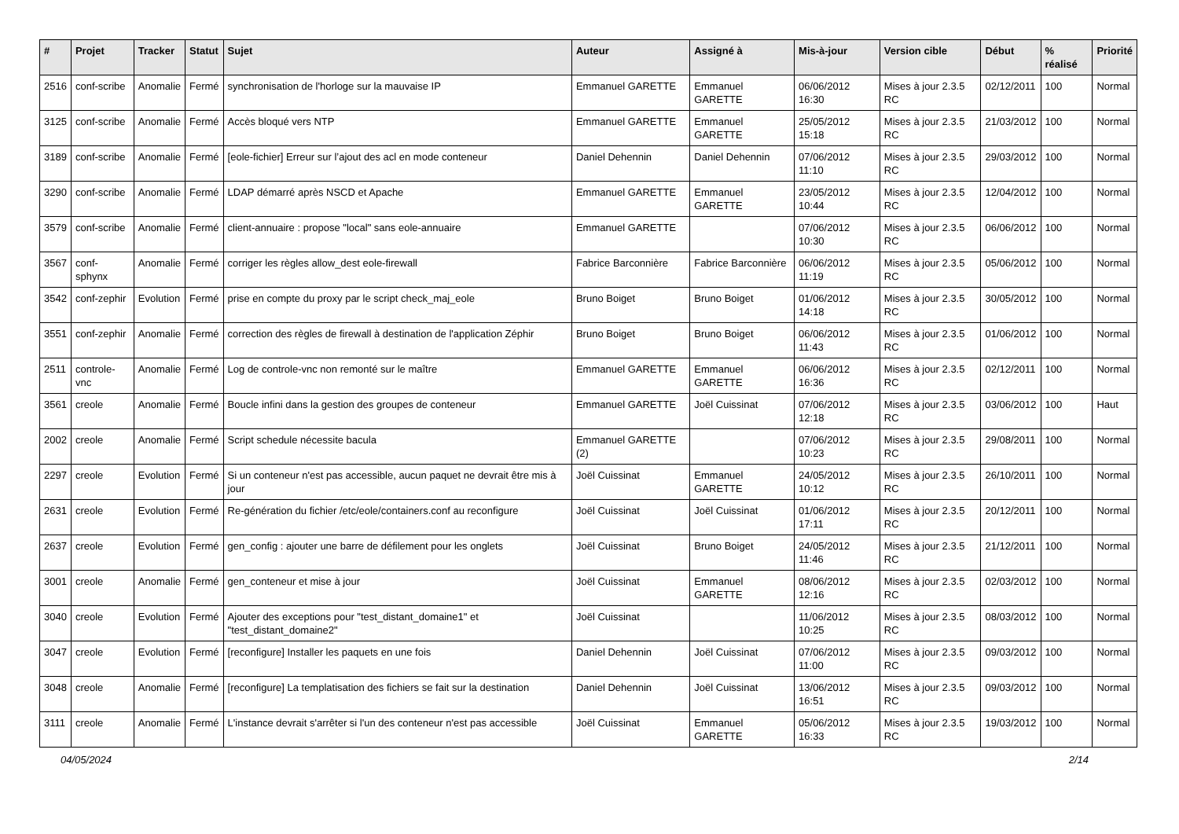| # | Projet | Tracker | Statut | Sujet | Auteur | Assigné à | Mis-à-jour | Version cible | Début | % réalisé | Priorité |
| --- | --- | --- | --- | --- | --- | --- | --- | --- | --- | --- | --- |
| 2516 | conf-scribe | Anomalie | Fermé | synchronisation de l'horloge sur la mauvaise IP | Emmanuel GARETTE | Emmanuel GARETTE | 06/06/2012 16:30 | Mises à jour 2.3.5 RC | 02/12/2011 | 100 | Normal |
| 3125 | conf-scribe | Anomalie | Fermé | Accès bloqué vers NTP | Emmanuel GARETTE | Emmanuel GARETTE | 25/05/2012 15:18 | Mises à jour 2.3.5 RC | 21/03/2012 | 100 | Normal |
| 3189 | conf-scribe | Anomalie | Fermé | [eole-fichier] Erreur sur l’ajout des acl en mode conteneur | Daniel Dehennin | Daniel Dehennin | 07/06/2012 11:10 | Mises à jour 2.3.5 RC | 29/03/2012 | 100 | Normal |
| 3290 | conf-scribe | Anomalie | Fermé | LDAP démarré après NSCD et Apache | Emmanuel GARETTE | Emmanuel GARETTE | 23/05/2012 10:44 | Mises à jour 2.3.5 RC | 12/04/2012 | 100 | Normal |
| 3579 | conf-scribe | Anomalie | Fermé | client-annuaire : propose "local" sans eole-annuaire | Emmanuel GARETTE | | 07/06/2012 10:30 | Mises à jour 2.3.5 RC | 06/06/2012 | 100 | Normal |
| 3567 | conf-sphynx | Anomalie | Fermé | corriger les règles allow_dest eole-firewall | Fabrice Barconnière | Fabrice Barconnière | 06/06/2012 11:19 | Mises à jour 2.3.5 RC | 05/06/2012 | 100 | Normal |
| 3542 | conf-zephir | Evolution | Fermé | prise en compte du proxy par le script check_maj_eole | Bruno Boiget | Bruno Boiget | 01/06/2012 14:18 | Mises à jour 2.3.5 RC | 30/05/2012 | 100 | Normal |
| 3551 | conf-zephir | Anomalie | Fermé | correction des règles de firewall à destination de l'application Zéphir | Bruno Boiget | Bruno Boiget | 06/06/2012 11:43 | Mises à jour 2.3.5 RC | 01/06/2012 | 100 | Normal |
| 2511 | controle-vnc | Anomalie | Fermé | Log de controle-vnc non remonté sur le maître | Emmanuel GARETTE | Emmanuel GARETTE | 06/06/2012 16:36 | Mises à jour 2.3.5 RC | 02/12/2011 | 100 | Normal |
| 3561 | creole | Anomalie | Fermé | Boucle infini dans la gestion des groupes de conteneur | Emmanuel GARETTE | Joël Cuissinat | 07/06/2012 12:18 | Mises à jour 2.3.5 RC | 03/06/2012 | 100 | Haut |
| 2002 | creole | Anomalie | Fermé | Script schedule nécessite bacula | Emmanuel GARETTE (2) | | 07/06/2012 10:23 | Mises à jour 2.3.5 RC | 29/08/2011 | 100 | Normal |
| 2297 | creole | Evolution | Fermé | Si un conteneur n'est pas accessible, aucun paquet ne devrait être mis à jour | Joël Cuissinat | Emmanuel GARETTE | 24/05/2012 10:12 | Mises à jour 2.3.5 RC | 26/10/2011 | 100 | Normal |
| 2631 | creole | Evolution | Fermé | Re-génération du fichier /etc/eole/containers.conf au reconfigure | Joël Cuissinat | Joël Cuissinat | 01/06/2012 17:11 | Mises à jour 2.3.5 RC | 20/12/2011 | 100 | Normal |
| 2637 | creole | Evolution | Fermé | gen_config : ajouter une barre de défilement pour les onglets | Joël Cuissinat | Bruno Boiget | 24/05/2012 11:46 | Mises à jour 2.3.5 RC | 21/12/2011 | 100 | Normal |
| 3001 | creole | Anomalie | Fermé | gen_conteneur et mise à jour | Joël Cuissinat | Emmanuel GARETTE | 08/06/2012 12:16 | Mises à jour 2.3.5 RC | 02/03/2012 | 100 | Normal |
| 3040 | creole | Evolution | Fermé | Ajouter des exceptions pour "test_distant_domaine1" et "test_distant_domaine2" | Joël Cuissinat | | 11/06/2012 10:25 | Mises à jour 2.3.5 RC | 08/03/2012 | 100 | Normal |
| 3047 | creole | Evolution | Fermé | [reconfigure] Installer les paquets en une fois | Daniel Dehennin | Joël Cuissinat | 07/06/2012 11:00 | Mises à jour 2.3.5 RC | 09/03/2012 | 100 | Normal |
| 3048 | creole | Anomalie | Fermé | [reconfigure] La templatisation des fichiers se fait sur la destination | Daniel Dehennin | Joël Cuissinat | 13/06/2012 16:51 | Mises à jour 2.3.5 RC | 09/03/2012 | 100 | Normal |
| 3111 | creole | Anomalie | Fermé | L'instance devrait s'arrêter si l'un des conteneur n'est pas accessible | Joël Cuissinat | Emmanuel GARETTE | 05/06/2012 16:33 | Mises à jour 2.3.5 RC | 19/03/2012 | 100 | Normal |
04/05/2024 2/14